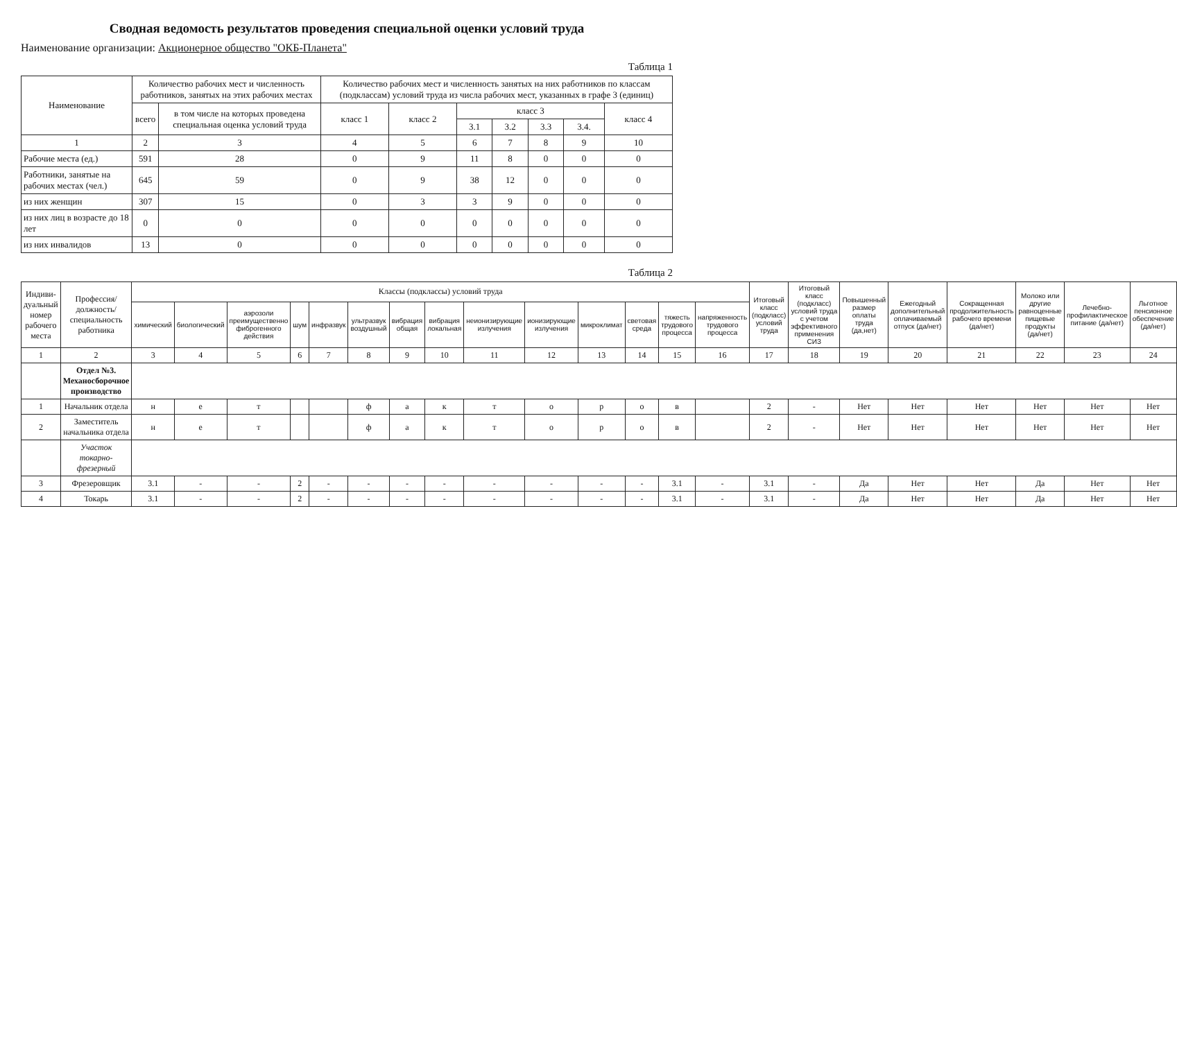Сводная ведомость результатов проведения специальной оценки условий труда
Наименование организации: Акционерное общество "ОКБ-Планета"
Таблица 1
| Наименование | Количество рабочих мест и численность работников, занятых на этих рабочих местах | | Количество рабочих мест и численность занятых на них работников по классам (подклассам) условий труда из числа рабочих мест, указанных в графе 3 (единиц) | | | | | | |
| --- | --- | --- | --- | --- | --- | --- | --- | --- | --- |
| | всего | в том числе на которых проведена специальная оценка условий труда | класс 1 | класс 2 | класс 3 | | | | класс 4 |
| | | | | | 3.1 | 3.2 | 3.3 | 3.4. | |
| 1 | 2 | 3 | 4 | 5 | 6 | 7 | 8 | 9 | 10 |
| Рабочие места (ед.) | 591 | 28 | 0 | 9 | 11 | 8 | 0 | 0 | 0 |
| Работники, занятые на рабочих местах (чел.) | 645 | 59 | 0 | 9 | 38 | 12 | 0 | 0 | 0 |
| из них женщин | 307 | 15 | 0 | 3 | 3 | 9 | 0 | 0 | 0 |
| из них лиц в возрасте до 18 лет | 0 | 0 | 0 | 0 | 0 | 0 | 0 | 0 | 0 |
| из них инвалидов | 13 | 0 | 0 | 0 | 0 | 0 | 0 | 0 | 0 |
Таблица 2
| Индиви-дуальный номер рабочего места | Профессия/ должность/ специальность работника | Классы (подклассы) условий труда | | | | | | | | | | | | | | Итоговый класс (подкласс) условий труда | Итоговый класс (подкласс) условий труда с учетом эффективного применения СИЗ | Повышенный размер оплаты труда (да,нет) | Ежегодный дополнительный оплачиваемый отпуск (да/нет) | Сокращенная продолжительность рабочего времени (да/нет) | Молоко или другие равноценные пищевые продукты (да/нет) | Лечебно-профилактическое питание (да/нет) | Льготное пенсионное обеспечение (да/нет) |
| --- | --- | --- | --- | --- | --- | --- | --- | --- | --- | --- | --- | --- | --- | --- | --- | --- | --- | --- | --- | --- | --- | --- | --- |
| | | химический | биологический | аэрозоли преимущественно фиброгенного действия | шум | инфразвук | ультразвук воздушный | вибрация общая | вибрация локальная | неионизирующие излучения | ионизирующие излучения | микроклимат | световая среда | тяжесть трудового процесса | напряженность трудового процесса | | | | | | | | |
| 1 | 2 | 3 | 4 | 5 | 6 | 7 | 8 | 9 | 10 | 11 | 12 | 13 | 14 | 15 | 16 | 17 | 18 | 19 | 20 | 21 | 22 | 23 | 24 |
| | Отдел №3. Механосборочное производство | | | | | | | | | | | | | | | | | | | | | | |
| 1 | Начальник отдела | н | е | т | | | ф | а | к | т | о | р | о | в | | 2 | - | Нет | Нет | Нет | Нет | Нет | Нет |
| 2 | Заместитель начальника отдела | н | е | т | | | ф | а | к | т | о | р | о | в | | 2 | - | Нет | Нет | Нет | Нет | Нет | Нет |
| | Участок токарно-фрезерный | | | | | | | | | | | | | | | | | | | | | | |
| 3 | Фрезеровщик | 3.1 | - | - | 2 | - | - | - | - | - | - | - | - | 3.1 | - | 3.1 | - | Да | Нет | Нет | Да | Нет | Нет |
| 4 | Токарь | 3.1 | - | - | 2 | - | - | - | - | - | - | - | - | 3.1 | - | 3.1 | - | Да | Нет | Нет | Да | Нет | Нет |